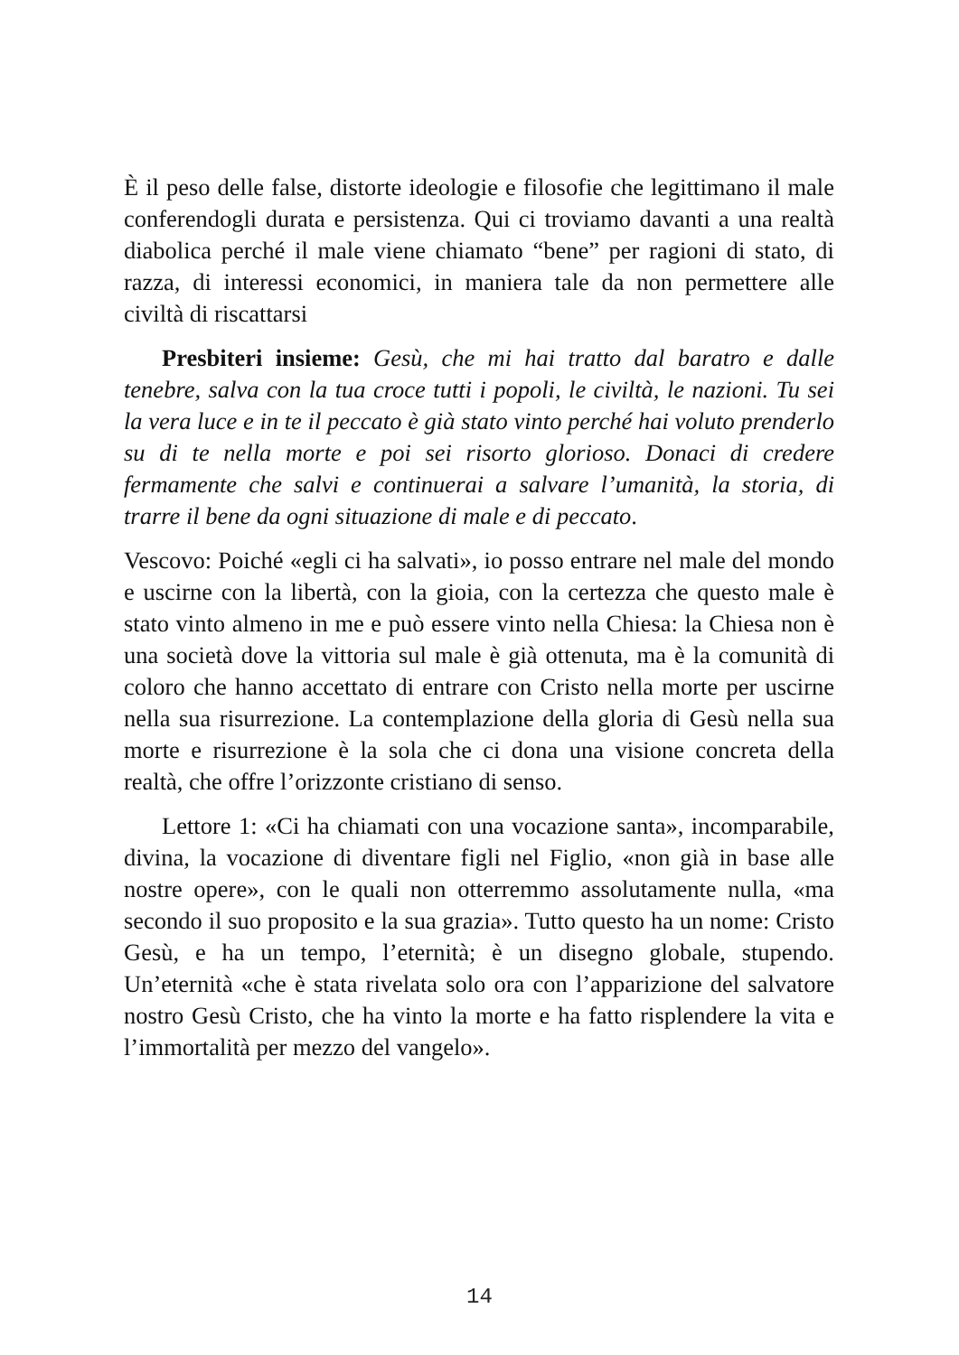È il peso delle false, distorte ideologie e filosofie che legittimano il male conferendogli durata e persistenza. Qui ci troviamo davanti a una realtà diabolica perché il male viene chiamato “bene” per ragioni di stato, di razza, di interessi economici, in maniera tale da non permettere alle civiltà di riscattarsi
Presbiteri insieme: Gesù, che mi hai tratto dal baratro e dalle tenebre, salva con la tua croce tutti i popoli, le civiltà, le nazioni. Tu sei la vera luce e in te il peccato è già stato vinto perché hai voluto prenderlo su di te nella morte e poi sei risorto glorioso. Donaci di credere fermamente che salvi e continuerai a salvare l’umanità, la storia, di trarre il bene da ogni situazione di male e di peccato.
Vescovo: Poiché «egli ci ha salvati», io posso entrare nel male del mondo e uscirne con la libertà, con la gioia, con la certezza che questo male è stato vinto almeno in me e può essere vinto nella Chiesa: la Chiesa non è una società dove la vittoria sul male è già ottenuta, ma è la comunità di coloro che hanno accettato di entrare con Cristo nella morte per uscirne nella sua risurrezione. La contemplazione della gloria di Gesù nella sua morte e risurrezione è la sola che ci dona una visione concreta della realtà, che offre l’orizzonte cristiano di senso.
Lettore 1: «Ci ha chiamati con una vocazione santa», incomparabile, divina, la vocazione di diventare figli nel Figlio, «non già in base alle nostre opere», con le quali non otterremmo assolutamente nulla, «ma secondo il suo proposito e la sua grazia». Tutto questo ha un nome: Cristo Gesù, e ha un tempo, l’eternità; è un disegno globale, stupendo. Un’eternità «che è stata rivelata solo ora con l’apparizione del salvatore nostro Gesù Cristo, che ha vinto la morte e ha fatto risplendere la vita e l’immortalità per mezzo del vangelo».
14